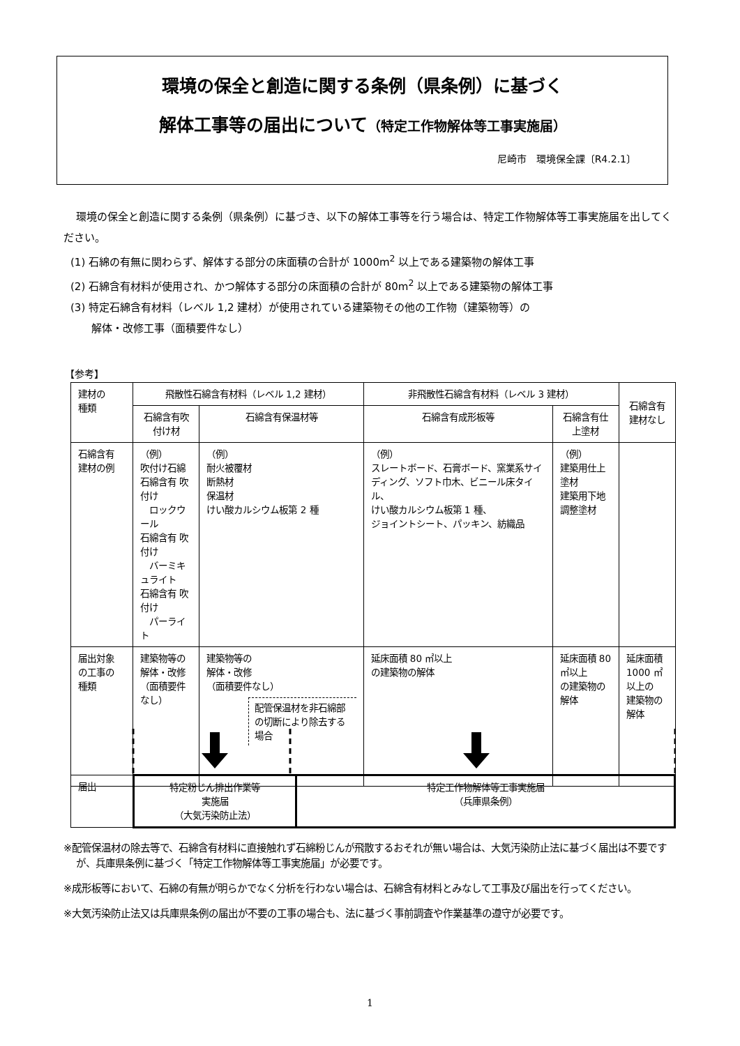環境の保全と創造に関する条例（県条例）に基づく
解体工事等の届出について（特定工作物解体等工事実施届）
尼崎市　環境保全課〔R4.2.1〕
環境の保全と創造に関する条例（県条例）に基づき、以下の解体工事等を行う場合は、特定工作物解体等工事実施届を出してください。
(1) 石綿の有無に関わらず、解体する部分の床面積の合計が 1000m<sup>2</sup> 以上である建築物の解体工事
(2) 石綿含有材料が使用され、かつ解体する部分の床面積の合計が 80m<sup>2</sup> 以上である建築物の解体工事
(3) 特定石綿含有材料（レベル 1,2 建材）が使用されている建築物その他の工作物（建築物等）の
　　解体・改修工事（面積要件なし）
【参考】
| 建材の 種類 | 飛散性石綿含有材料（レベル 1,2 建材） | | 非飛散性石綿含有材料（レベル 3 建材） | | 石綿含有 建材なし |
| --- | --- | --- | --- | --- | --- |
| | 石綿含有吹付け材 | 石綿含有保温材等 | 石綿含有成形板等 | 石綿含有仕上塗材 | |
| 石綿含有 建材の例 | （例） 吹付け石綿 石綿含有 吹付け ロックウール 石綿含有 吹付け バーミキュライト 石綿含有 吹付け パーライト | （例） 耐火被覆材 断熱材 保温材 けい酸カルシウム板第 2 種 | （例） スレートボード、石膏ボード、窯業系サイディング、ソフト巾木、ビニール床タイル、 けい酸カルシウム板第 1 種、 ジョイントシート、パッキン、紡織品 | （例） 建築用仕上塗材 建築用下地調整塗材 | |
| 届出対象 の工事の 種類 | 建築物等の 解体・改修 （面積要件なし） | 建築物等の 解体・改修 （面積要件なし） 配管保温材を非石綿部の切断により除去する場合 | 延床面積 80 ㎡以上 の建築物の解体 | 延床面積 80 ㎡以上 の建築物の解体 | 延床面積 1000 ㎡以上の 建築物の解体 |
| 届出 | 特定粉じん排出作業等 実施届 （大気汚染防止法） | 特定工作物解体等工事実施届 （兵庫県条例） |
※配管保温材の除去等で、石綿含有材料に直接触れず石綿粉じんが飛散するおそれが無い場合は、大気汚染防止法に基づく届出は不要ですが、兵庫県条例に基づく「特定工作物解体等工事実施届」が必要です。
※成形板等において、石綿の有無が明らかでなく分析を行わない場合は、石綿含有材料とみなして工事及び届出を行ってください。
※大気汚染防止法又は兵庫県条例の届出が不要の工事の場合も、法に基づく事前調査や作業基準の遵守が必要です。
1